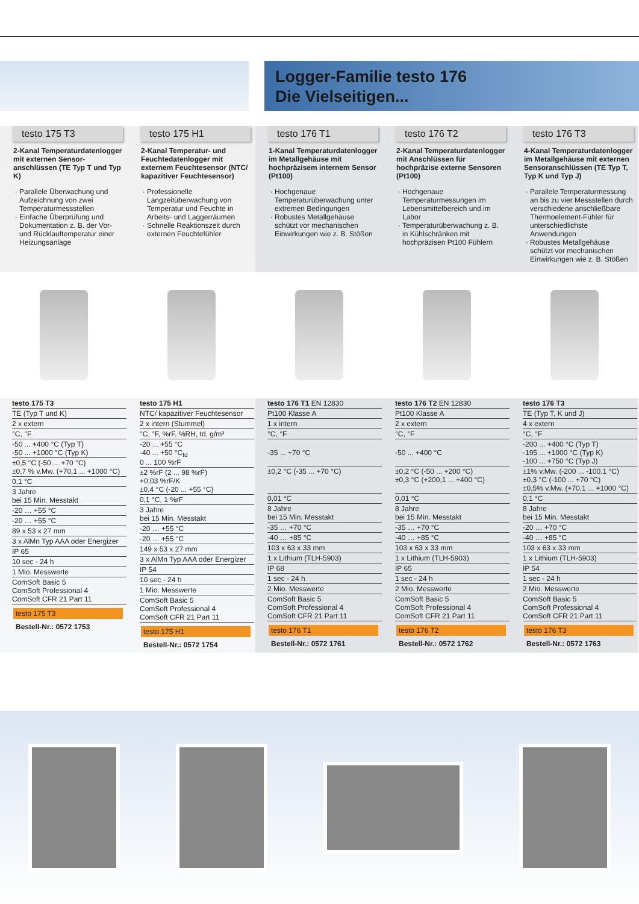Logger-Familie testo 176
Die Vielseitigen...
testo 175 T3
2-Kanal Temperaturdatenlogger mit externen Sensor-anschlüssen (TE Typ T und Typ K)
Parallele Überwachung und Aufzeichnung von zwei Temperaturmessstellen
Einfache Überprüfung und Dokumentation z. B. der Vor- und Rücklauftemperatur einer Heizungsanlage
| testo 175 T3 |
| TE (Typ T und K) |
| 2 x extern |
| °C, °F |
| -50 ... +400 °C (Typ T) -50 ... +1000 °C (Typ K) |
| ±0,5 °C (-50 ... +70 °C) ±0,7 % v.Mw. (+70,1 ... +1000 °C) |
| 0,1 °C |
| 3 Jahre bei 15 Min. Messtakt |
| -20 … +55 °C |
| -20 … +55 °C |
| 89 x 53 x 27 mm |
| 3 x AlMn Typ AAA oder Energizer |
| IP 65 |
| 10 sec - 24 h |
| 1 Mio. Messwerte |
| ComSoft Basic 5 ComSoft Professional 4 ComSoft CFR 21 Part 11 |
testo 175 T3
Bestell-Nr.: 0572 1753
testo 175 H1
2-Kanal Temperatur- und Feuchtedatenlogger mit externem Feuchtesensor (NTC/ kapazitiver Feuchtesensor)
Professionelle Langzeitüberwachung von Temperatur und Feuchte in Arbeits- und Laggerräumen
Schnelle Reaktionszeit durch externen Feuchtefühler
| testo 175 H1 |
| NTC/ kapazitiver Feuchtesensor |
| 2 x intern (Stummel) |
| °C, °F, %rF, %RH, td, g/m³ |
| -20 ... +55 °C -40 ... +50 °C<sub>td</sub> 0 ... 100 %rF |
| ±2 %rF (2 ... 98 %rF) +0,03 %rF/K ±0,4 °C (-20 ... +55 °C) |
| 0,1 °C, 1 %rF |
| 3 Jahre bei 15 Min. Messtakt |
| -20 … +55 °C |
| -20 … +55 °C |
| 149 x 53 x 27 mm |
| 3 x AlMn Typ AAA oder Energizer |
| IP 54 |
| 10 sec - 24 h |
| 1 Mio. Messwerte |
| ComSoft Basic 5 ComSoft Professional 4 ComSoft CFR 21 Part 11 |
testo 175 H1
Bestell-Nr.: 0572 1754
testo 176 T1
1-Kanal Temperaturdatenlogger im Metallgehäuse mit hochpräzisem internem Sensor (Pt100)
Hochgenaue Temperaturüberwachung unter extremen Bedingungen
Robustes Metallgehäuse schützt vor mechanischen Einwirkungen wie z. B. Stößen
| testo 176 T1 EN 12830 |
| Pt100 Klasse A |
| 1 x intern |
| °C, °F |
| -35 ... +70 °C |
| ±0,2 °C (-35 ... +70 °C) |
| 0,01 °C |
| 8 Jahre bei 15 Min. Messtakt |
| -35 … +70 °C |
| -40 … +85 °C |
| 103 x 63 x 33 mm |
| 1 x Lithium (TLH-5903) |
| IP 68 |
| 1 sec - 24 h |
| 2 Mio. Messwerte |
| ComSoft Basic 5 ComSoft Professional 4 ComSoft CFR 21 Part 11 |
testo 176 T1
Bestell-Nr.: 0572 1761
testo 176 T2
2-Kanal Temperaturdatenlogger mit Anschlüssen für hochpräzise externe Sensoren (Pt100)
Hochgenaue Temperaturmessungen im Lebensmittelbereich und im Labor
Temperaturüberwachung z. B. in Kühlschränken mit hochpräzisen Pt100 Fühlern
| testo 176 T2 EN 12830 |
| Pt100 Klasse A |
| 2 x extern |
| °C, °F |
| -50 ... +400 °C |
| ±0,2 °C (-50 ... +200 °C) ±0,3 °C (+200,1 ... +400 °C) |
| 0,01 °C |
| 8 Jahre bei 15 Min. Messtakt |
| -35 … +70 °C |
| -40 … +85 °C |
| 103 x 63 x 33 mm |
| 1 x Lithium (TLH-5903) |
| IP 65 |
| 1 sec - 24 h |
| 2 Mio. Messwerte |
| ComSoft Basic 5 ComSoft Professional 4 ComSoft CFR 21 Part 11 |
testo 176 T2
Bestell-Nr.: 0572 1762
testo 176 T3
4-Kanal Temperaturdatenlogger im Metallgehäuse mit externen Sensoranschlüssen (TE Typ T, Typ K und Typ J)
Parallele Temperaturmessung an bis zu vier Messstellen durch verschiedene anschließbare Thermoelement-Fühler für unterschiedlichste Anwendungen
Robustes Metallgehäuse schützt vor mechanischen Einwirkungen wie z. B. Stößen
| testo 176 T3 |
| TE (Typ T, K und J) |
| 4 x extern |
| °C, °F |
| -200 ... +400 °C (Typ T) -195 ... +1000 °C (Typ K) -100 ... +750 °C (Typ J) |
| ±1% v.Mw. (-200 ... -100.1 °C) ±0,3 °C (-100 ... +70 °C) ±0,5% v.Mw. (+70,1 ... +1000 °C) |
| 0,1 °C |
| 8 Jahre bei 15 Min. Messtakt |
| -20 … +70 °C |
| -40 … +85 °C |
| 103 x 63 x 33 mm |
| 1 x Lithium (TLH-5903) |
| IP 54 |
| 1 sec - 24 h |
| 2 Mio. Messwerte |
| ComSoft Basic 5 ComSoft Professional 4 ComSoft CFR 21 Part 11 |
testo 176 T3
Bestell-Nr.: 0572 1763